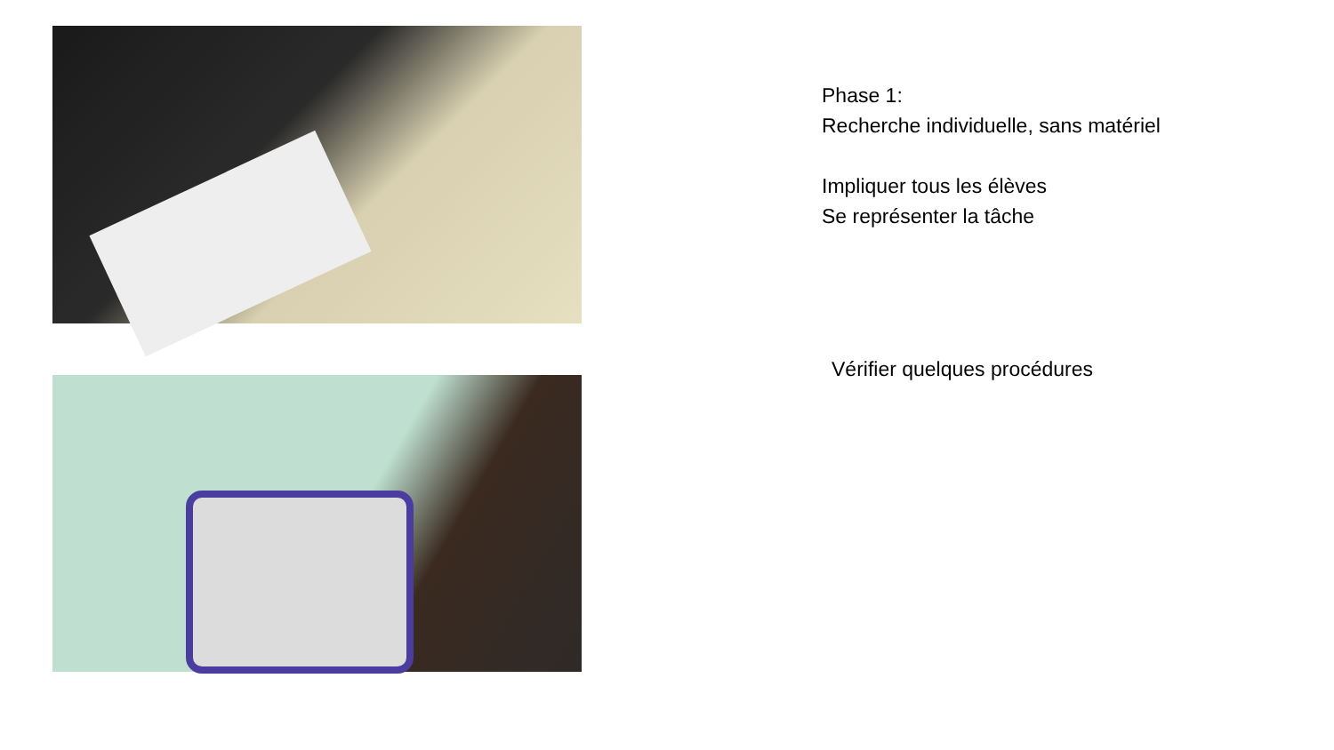Phase 1:
Recherche individuelle, sans matériel
Impliquer tous les élèves
Se représenter la tâche
Vérifier quelques procédures